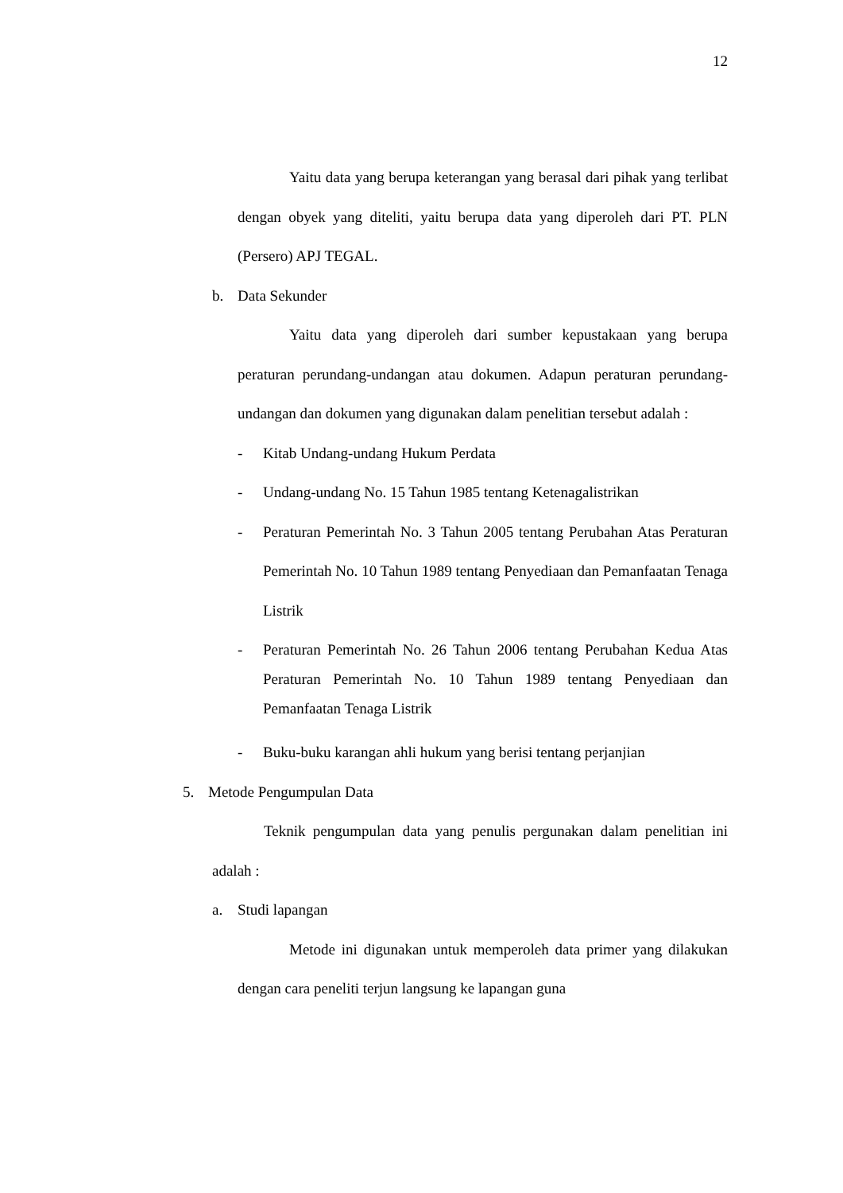12
Yaitu data yang berupa keterangan yang berasal dari pihak yang terlibat dengan obyek yang diteliti, yaitu berupa data yang diperoleh dari PT. PLN (Persero) APJ TEGAL.
b. Data Sekunder
Yaitu data yang diperoleh dari sumber kepustakaan yang berupa peraturan perundang-undangan atau dokumen. Adapun peraturan perundang-undangan dan dokumen yang digunakan dalam penelitian tersebut adalah :
- Kitab Undang-undang Hukum Perdata
- Undang-undang No. 15 Tahun 1985 tentang Ketenagalistrikan
- Peraturan Pemerintah No. 3 Tahun 2005 tentang Perubahan Atas Peraturan Pemerintah No. 10 Tahun 1989 tentang Penyediaan dan Pemanfaatan Tenaga Listrik
- Peraturan Pemerintah No. 26 Tahun 2006 tentang Perubahan Kedua Atas Peraturan Pemerintah No. 10 Tahun 1989 tentang Penyediaan dan Pemanfaatan Tenaga Listrik
- Buku-buku karangan ahli hukum yang berisi tentang perjanjian
5. Metode Pengumpulan Data
Teknik pengumpulan data yang penulis pergunakan dalam penelitian ini adalah :
a. Studi lapangan
Metode ini digunakan untuk memperoleh data primer yang dilakukan dengan cara peneliti terjun langsung ke lapangan guna